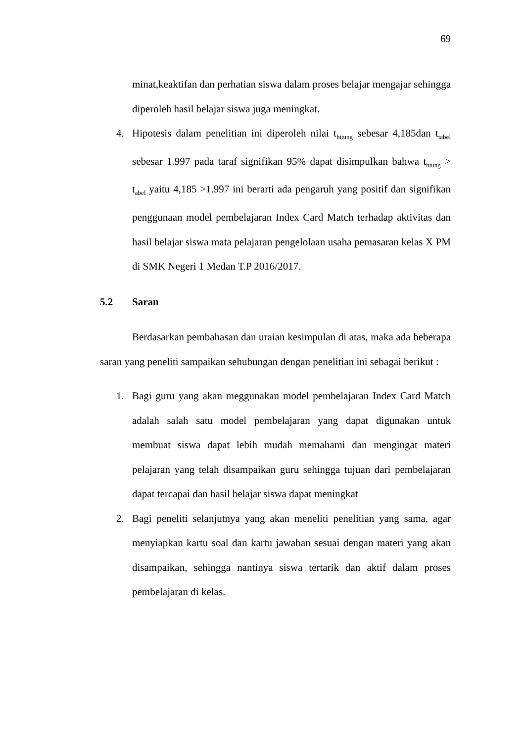69
minat,keaktifan dan perhatian siswa dalam proses belajar mengajar sehingga diperoleh hasil belajar siswa juga meningkat.
4. Hipotesis dalam penelitian ini diperoleh nilai t<sub>hitung</sub> sebesar 4,185dan t<sub>tabel</sub> sebesar 1.997 pada taraf signifikan 95% dapat disimpulkan bahwa t<sub>htung</sub> > t<sub>abel</sub> yaitu 4,185 >1.997 ini berarti ada pengaruh yang positif dan signifikan penggunaan model pembelajaran Index Card Match terhadap aktivitas dan hasil belajar siswa mata pelajaran pengelolaan usaha pemasaran kelas X PM di SMK Negeri 1 Medan T.P 2016/2017.
5.2 Saran
Berdasarkan pembahasan dan uraian kesimpulan di atas, maka ada beberapa saran yang peneliti sampaikan sehubungan dengan penelitian ini sebagai berikut :
1. Bagi guru yang akan meggunakan model pembelajaran Index Card Match adalah salah satu model pembelajaran yang dapat digunakan untuk membuat siswa dapat lebih mudah memahami dan mengingat materi pelajaran yang telah disampaikan guru sehingga tujuan dari pembelajaran dapat tercapai dan hasil belajar siswa dapat meningkat
2. Bagi peneliti selanjutnya yang akan meneliti penelitian yang sama, agar menyiapkan kartu soal dan kartu jawaban sesuai dengan materi yang akan disampaikan, sehingga nantinya siswa tertarik dan aktif dalam proses pembelajaran di kelas.